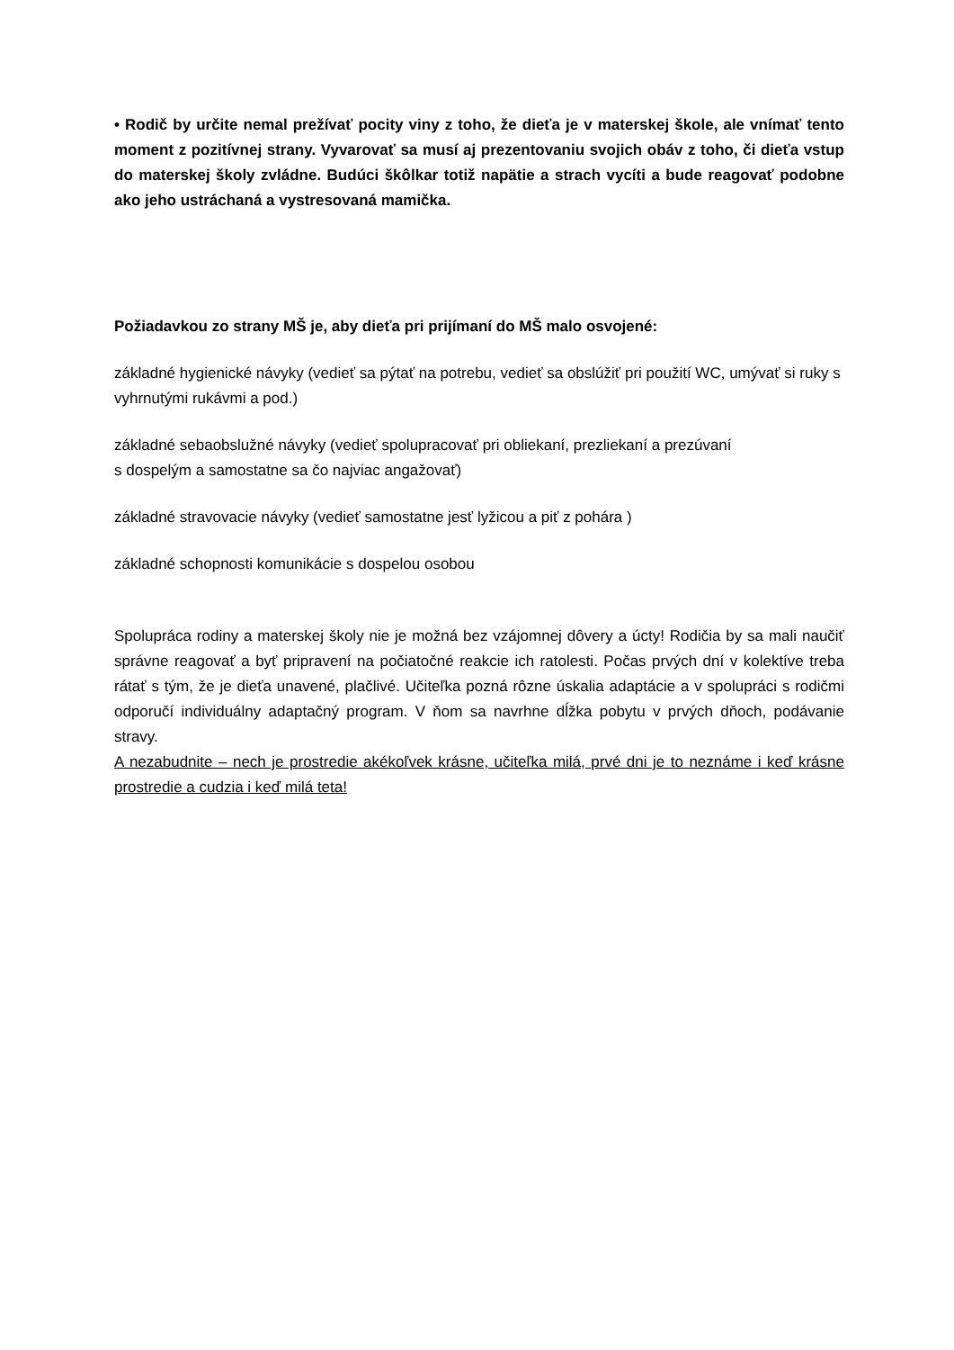• Rodič by určite nemal prežívať pocity viny z toho, že dieťa je v materskej škole, ale vnímať tento moment z pozitívnej strany. Vyvarovať sa musí aj prezentovaniu svojich obáv z toho, či dieťa vstup do materskej školy zvládne. Budúci škôlkar totiž napätie a strach vycíti a bude reagovať podobne ako jeho ustráchaná a vystresovaná mamička.
Požiadavkou zo strany MŠ je, aby dieťa pri prijímaní do MŠ malo osvojené:
základné hygienické návyky (vedieť sa pýtať na potrebu, vedieť sa obslúžiť pri použití WC, umývať si ruky s vyhrnutými rukávmi a pod.)
základné sebaobslužné návyky (vedieť spolupracovať pri obliekaní, prezliekaní a prezúvaní
s dospelým a samostatne sa čo najviac angažovať)
základné stravovacie návyky (vedieť samostatne jesť lyžicou a piť z pohára )
základné schopnosti komunikácie s dospelou osobou
Spolupráca rodiny a materskej školy nie je možná bez vzájomnej dôvery a úcty! Rodičia by sa mali naučiť správne reagovať a byť pripravení na počiatočné reakcie ich ratolesti. Počas prvých dní v kolektíve treba rátať s tým, že je dieťa unavené, plačlivé. Učiteľka pozná rôzne úskalia adaptácie a v spolupráci s rodičmi odporučí individuálny adaptačný program. V ňom sa navrhne dĺžka pobytu v prvých dňoch, podávanie stravy.
A nezabudnite – nech je prostredie akékoľvek krásne, učiteľka milá, prvé dni je to neznáme i keď krásne prostredie a cudzia i keď milá teta!